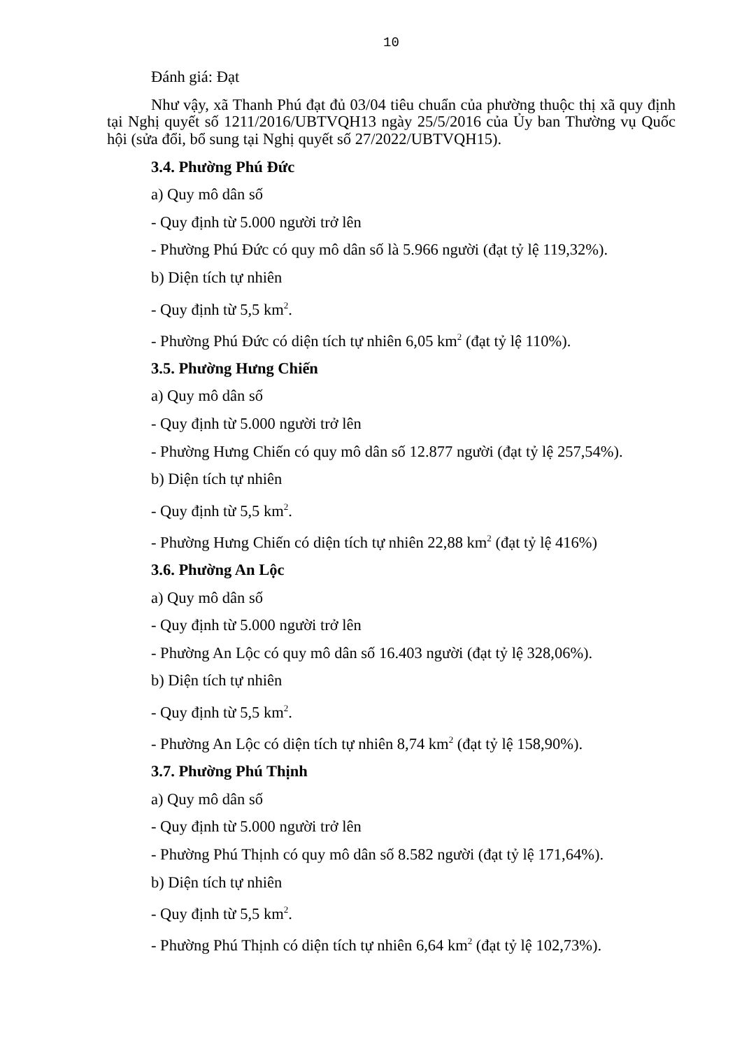10
Đánh giá: Đạt
Như vậy, xã Thanh Phú đạt đủ 03/04 tiêu chuẩn của phường thuộc thị xã quy định tại Nghị quyết số 1211/2016/UBTVQH13 ngày 25/5/2016 của Ủy ban Thường vụ Quốc hội (sửa đổi, bổ sung tại Nghị quyết số 27/2022/UBTVQH15).
3.4. Phường Phú Đức
a) Quy mô dân số
- Quy định từ 5.000 người trở lên
- Phường Phú Đức có quy mô dân số là 5.966 người (đạt tỷ lệ 119,32%).
b) Diện tích tự nhiên
- Quy định từ 5,5 km<sup>2</sup>.
- Phường Phú Đức có diện tích tự nhiên 6,05 km<sup>2</sup> (đạt tỷ lệ 110%).
3.5. Phường Hưng Chiến
a) Quy mô dân số
- Quy định từ 5.000 người trở lên
- Phường Hưng Chiến có quy mô dân số 12.877 người (đạt tỷ lệ 257,54%).
b) Diện tích tự nhiên
- Quy định từ 5,5 km<sup>2</sup>.
- Phường Hưng Chiến có diện tích tự nhiên 22,88 km<sup>2</sup> (đạt tỷ lệ 416%)
3.6. Phường An Lộc
a) Quy mô dân số
- Quy định từ 5.000 người trở lên
- Phường An Lộc có quy mô dân số 16.403 người (đạt tỷ lệ 328,06%).
b) Diện tích tự nhiên
- Quy định từ 5,5 km<sup>2</sup>.
- Phường An Lộc có diện tích tự nhiên 8,74 km<sup>2</sup> (đạt tỷ lệ 158,90%).
3.7. Phường Phú Thịnh
a) Quy mô dân số
- Quy định từ 5.000 người trở lên
- Phường Phú Thịnh có quy mô dân số 8.582 người (đạt tỷ lệ 171,64%).
b) Diện tích tự nhiên
- Quy định từ 5,5 km<sup>2</sup>.
- Phường Phú Thịnh có diện tích tự nhiên 6,64 km<sup>2</sup> (đạt tỷ lệ 102,73%).